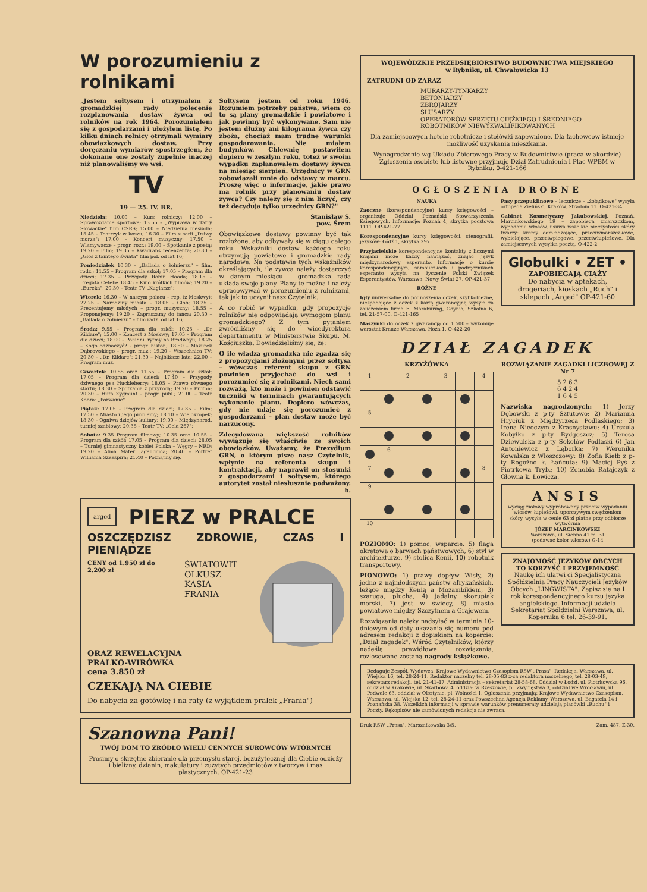W porozumieniu z rolnikami
„Jestem sołtysem i otrzymałem z gromadzkiej rady polecenie rozplanowania dostaw żywca od rolników na rok 1964. Porozumiałem się z gospodarzami i ułożyłem listę. Po kilku dniach rolnicy otrzymali wymiary obowiązkowych dostaw. Przy doręczaniu wymiarów spostrzegłem, że dokonane one zostały zupełnie inaczej niż planowaliśmy we wsi.
TV
19 — 25. IV. BR.
Niedziela: 10.00 – Kurs rolniczy; 12.00 – Sprawozdanie sportowe; 13.55 – „Wyprawa w Tatry Słowackie" film CSRS; 15.00 – Niedzielna biesiada; 15.45 – Teatrzyk w koszu; 16.30 – Film z serii „Dziwy morza"; 17.00 – Koncert muzyczny; 17.50 – Wlamywacze – progr. rozr.; 19.00 – Spotkanie z poetą; 19.20 – Film; 19.35 – Kwadrans recenzenta; 20.30 – „Głos z tamtego świata" film pol. od lat 16;
Poniedziałek 10.30 – „Ballada o żołnierzu" – film. rodz.; 11.55 – Program dla szkół; 17.05 – Program dla dzieci; 17.35 – Przygody Robin Hooda; 18.15 – Fregata Cetebe 18.45 – Kino krótkich filmów; 19.20 – „Eureka"; 20.30 – Teatr TV „Kuglarze";
Wtorek: 16.30 – W naszym pałacu – rep. (z Moskwy); 27.25 – Narodziny miasta – 18.05 – Glob; 18.25 – Prezentujemy młodych – progr. muzyczny; 18.55 – Proponujemy; 19.20 – Zapraszamy do tańca; 20.30 – „Ballada o żołnierzu" – film radz. od lat 16;
Środa: 9.55 – Program dla szkół; 10.25 – „Dr Kildare"; 15.00 – Koncert z Moskwy; 17.05 – Program dla dzieci; 18.00 – Południ. rytmy na Brodwayu; 18.25 – Kogo odznaczyć? – progr. histor.; 18.50 – Mazurek Dąbrowskiego – progr. muz.; 19.20 – Wszechnica TV; 20.30 – „Dr. Kildare"; 21.30 – Najbliższe lata; 22.00 – Program muz.
Czwartek: 10.55 oraz 11.55 – Program dla szkół; 17.05 – Program dla dzieci; 17.40 – Przygody dziwnego psa Huckleberry; 18.05 – Prawo równego startu; 18.30 – Spotkania z przyrodą; 19.20 – Proton; 20.30 – Huta Zygmunt – progr. publ.; 21.00 – Teatr Kobra: „Porwanie".
Piątek: 17.05 – Program dla dzieci; 17.35 – Film; 17.50 – Miasto i jego problemy; 18.10 – Wielokropek; 18.30 – Ogniwa dziejów kultury; 19.00 – Międzynarod. turniej szablowy; 20.35 – Teatr TV: „Cela 267";
Sobota: 9.35 Program filmowy; 10.35 oraz 10.55 – Program dla szkół; 17.05 – Program dla dzieci; 28.05 – Turniej gimnastyczny kobiet Polska – Węgry – NRD; 19.20 – Alma Mater Jagellonica; 20.40 – Portret Williama Szekspira; 21.40 – Poznajmy się.
Sołtysem jestem od roku 1946. Rozumiem potrzeby państwa, wiem co to są plany gromadzkie i powiatowe i jak powinny być wykonywane. Sam nie jestem dłużny ani kilograma żywca czy zboża, chociaż mam trudne warunki gospodarowania. Nie miałem budynków. Chlewnię postawiłem dopiero w zeszłym roku, toteż w swoim wypadku zaplanowałem dostawy żywca na miesiąc sierpień. Urzędnicy w GRN zobowiązali mnie do odstawy w marcu. Proszę więc o informacje, jakie prawo ma rolnik przy planowaniu dostaw żywca? Czy należy się z nim liczyć, czy też decydują tylko urzędnicy GRN?"
Stanisław S.
pow. Śrem
Obowiązkowe dostawy powinny być tak rozłożone, aby odbywały się w ciągu całego roku. Wskaźniki dostaw każdego roku otrzymują powiatowe i gromadzkie rady narodowe. Na podstawie tych wskaźników określających, ile żywca należy dostarczyć w danym miesiącu – gromadzka rada układa swoje plany. Plany te można i należy opracowywać w porozumieniu z rolnikami, tak jak to uczynił nasz Czytelnik.
A co robić w wypadku, gdy propozycje rolników nie odpowiadają wymogom planu gromadzkiego? Z tym pytaniem zwróciliśmy się do wicedyrektora departamentu w Ministerstwie Skupu, M. Kościuszka. Dowiedzieliśmy się, że:
O ile władza gromadzka nie zgadza się z propozycjami złożonymi przez sołtysa – wówczas referent skupu z GRN powinien przyjechać do wsi i porozumieć się z rolnikami. Niech sami rozważą, kto może i powinien odstawić tuczniki w terminach gwarantujących wykonanie planu. Dopiero wówczas, gdy nie udaje się porozumieć z gospodarzami – plan dostaw może być narzucony.
Zdecydowana większość rolników wywiązuje się właściwie ze swoich obowiązków. Uważamy, że Prezydium GRN, o którym pisze nasz Czytelnik, wpłynie na referenta skupu i kontraktacji, aby naprawił on stosunki z gospodarzami i sołtysem, którego autorytet został niesłusznie podważony. b.
arged
PIERZ w PRALCE
OSZCZĘDZISZ ZDROWIE, CZAS I PIENIĄDZE
CENY od 1.950 zł do 2.200 zł
ŚWIATOWIT
OLKUSZ
KASIA
FRANIA
ORAZ REWELACYJNA
PRALKO-WIRÓWKA
cena 3.850 zł
CZEKAJĄ NA CIEBIE
Do nabycia za gotówkę i na raty (z wyjątkiem pralek „Frania")
Szanowna Pani!
TWÓJ DOM TO ŹRÓDŁO WIELU CENNYCH SUROWCÓW WTÓRNYCH
Prosimy o skrzętne zbieranie dla przemysłu starej, bezużytecznej dla Ciebie odzieży i bielizny, dzianin, makulatury i zużytych przedmiotów z tworzyw i mas plastycznych. OP-421-23
WOJEWÓDZKIE PRZEDSIĘBIORSTWO BUDOWNICTWA MIEJSKIEGO
w Rybniku, ul. Chwałowicka 13
ZATRUDNI OD ZARAZ
MURARZY-TYNKARZY
BETONIARZY
ZBROJARZY
ŚLUSARZY
OPERATORÓW SPRZĘTU CIĘŻKIEGO I ŚREDNIEGO
ROBOTNIKÓW NIEWYKWALIFIKOWANYCH
Dla zamiejscowych hotele robotnicze i stołówki zapewnione. Dla fachowców istnieje możliwość uzyskania mieszkania.
Wynagrodzenie wg Układu Zbiorowego Pracy w Budownictwie (praca w akordzie) Zgłoszenia osobiste lub listowne przyjmuje Dział Zatrudnienia i Płac WPBM w Rybniku. 0-421-166
OGŁOSZENIA DROBNE
NAUKA
Zaoczne (korespondencyjne) kursy księgowości – organizuje Oddział Poznański Stowarzyszenia Księgowych. Informacje: Poznań 4, skrytka pocztowa 1111. OP-421-77
Korespondencyjne kursy księgowości, stenografii, języków: Łódź 1, skrytka 297
Przyjacielskie korespondencyjne kontakty z licznymi krajami może każdy nawiązać, znając język międzynarodowy esperanto. Informacje o kursie korespondencyjnym, samouczkach i podręcznikach esperanto wysyła na życzenie Polski Związek Esperantystów, Warszawa, Nowy Świat 27. OP-421-37
RÓŻNE
Igły uniwersalne do podnoszenia oczek, szybkobieżne, niespadające z oczek z kartą gwarancyjną wysyła za zaliczeniem firma E. Maraburing, Gdynia, Szkolna 6, tel. 21-57-00. O-421-165
Maszynki do oczek z gwarancją od 1.500.– wykonuje warsztat Krauze Warszawa, Hoża 1. O-422-20
Pasy przepuklinowe – lecznicze – „żołądkowe" wysyła ortopeda Zieliński, Kraków, Stradom 11. O-421-34
Gabinet Kosmetyczny Jakubowskiej, Poznań, Marcinkowskiego 19 – zapobiega zmarszczkom, wypadaniu włosów, usuwa wszelkie nieczystości skóry twarzy: kremy odmładzające, przeciwmarszczkowe, wybielające, przeciwpiegowe, przeciwłupieżowe. Dla zamiejscowych wysyłka pocztą. O-422-2
Globulki • ZET •
ZAPOBIEGAJĄ CIĄŻY
Do nabycia w aptekach, drogeriach, kioskach „Ruch" i sklepach „Arged" OP-421-60
DZIAŁ ZAGADEK
KRZYŻÓWKA
| 1 | | 2 | | 3 | | 4 |
| 5 | | | | | | |
| | 6 | | | | | |
| 7 | | | | | | 8 |
| 9 | | | | | | |
| 10 | | | | | | |
POZIOMO: 1) pomoc, wsparcie, 5) flaga okrętowa o barwach państwowych, 6) styl w architekturze, 9) stolica Kenii, 10) robotnik transportowy.
PIONOWO: 1) prawy dopływ Wisły, 2) jedno z najmłodszych państw afrykańskich, leżące między Kenią a Mozambikiem, 3) szaruga, plucha, 4) jadalny skorupiak morski, 7) jest w świecy, 8) miasto powiatowe między Szczytnem a Grajewem.
Rozwiązania należy nadsyłać w terminie 10-dniowym od daty ukazania się numeru pod adresem redakcji z dopiskiem na kopercie: „Dział zagadek". Wśród Czytelników, którzy nadeślą prawidłowe rozwiązania, rozlosowane zostaną nagrody książkowe.
ROZWIĄZANIE ZAGADKI LICZBOWEJ Z Nr 7
5 2 6 3
6 4 2 4
1 6 4 5
Nazwiska nagrodzonych: 1) Jerzy Dębowski z p-ty Sztutowo; 2) Marianna Hryciuk z Międzyrzeca Podlaskiego; 3) Irena Nieoczym z Krasnystawu; 4) Urszula Kobyłko z p-ty Bydgoszcz; 5) Teresa Dziewulska z p-ty Sokołów Podlaski 6) Jan Antoniewicz z Lęborka; 7) Weronika Kowalska z Włoszczowy; 8) Zofia Kiełb z p-ty Rogożno k. Łańcuta; 9) Maciej Pyś z Piotrkowa Tryb.; 10) Zenobia Ratajczyk z Głowna k. Łowicza.
ANSIS
wyciąg ziołowy wypróbowany przeciw wypadaniu włosów, łupieżowi, uporczywym swędzeniom skóry, wysyła w cenie 63 zł płatne przy odbiorze
wytwórnia
JÓZEF MARCINKOWSKI
Warszawa, ul. Sienna 41 m. 31
(podawać kolor włosów) G-14
ZNAJOMOŚĆ JĘZYKÓW OBCYCH TO KORZYŚĆ I PRZYJEMNOŚĆ
Naukę ich ułatwi ci Specjalistyczna Spółdzielnia Pracy Nauczycieli Języków Obcych „LINGWISTA". Zapisz się na I rok korespondencyjnego kursu języka angielskiego. Informacji udziela Sekretariat Spółdzielni Warszawa, ul. Kopernika 6 tel. 26-39-91.
Redaguje Zespół. Wydawca: Krajowe Wydawnictwo Czasopism RSW „Prasa". Redakcja. Warszawa, ul. Wiejska 16, tel. 28-24-11. Redaktor naczelny tel. 28-05-83 z-ca redaktora naczelnego, tel. 28-03-49, sekretarz redakcji, tel. 21-41-47. Administracja – sekretariat 28-58-68. Oddział w Łodzi, ul. Piotrkowska 96, oddział w Krakowie, ul. Skarbowa 4, oddział w Rzeszowie, pl. Zwycięstwa 3, oddział we Wrocławiu, ul. Podwale 63, oddział w Olsztynie, pl. Wolności 1. Ogłoszenia przyjmują: Krajowe Wydawnictwo Czasopism, Warszawa, ul. Wiejska 12, tel. 28-24-11 oraz Powszechna Agencja Reklamy, Warszawa, ul. Bagatela 14 i Poznańska 38. Wszelkich informacji w sprawie warunków prenumeraty udzielają placówki „Ruchu" i Poczty. Rękopisów nie zamówionych redakcja nie zwraca.
Druk RSW „Prasa", Marszałkowska 3/5. Zam. 487. Z-30.